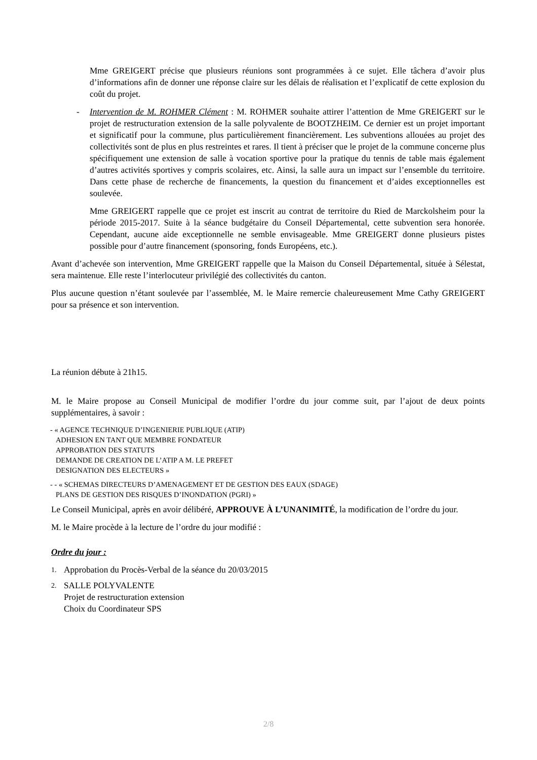Mme GREIGERT précise que plusieurs réunions sont programmées à ce sujet. Elle tâchera d’avoir plus d’informations afin de donner une réponse claire sur les délais de réalisation et l’explicatif de cette explosion du coût du projet.
- Intervention de M. ROHMER Clément : M. ROHMER souhaite attirer l’attention de Mme GREIGERT sur le projet de restructuration extension de la salle polyvalente de BOOTZHEIM. Ce dernier est un projet important et significatif pour la commune, plus particulièrement financièrement. Les subventions allouées au projet des collectivités sont de plus en plus restreintes et rares. Il tient à préciser que le projet de la commune concerne plus spécifiquement une extension de salle à vocation sportive pour la pratique du tennis de table mais également d’autres activités sportives y compris scolaires, etc. Ainsi, la salle aura un impact sur l’ensemble du territoire. Dans cette phase de recherche de financements, la question du financement et d’aides exceptionnelles est soulevée.
Mme GREIGERT rappelle que ce projet est inscrit au contrat de territoire du Ried de Marckolsheim pour la période 2015-2017. Suite à la séance budgétaire du Conseil Départemental, cette subvention sera honorée. Cependant, aucune aide exceptionnelle ne semble envisageable. Mme GREIGERT donne plusieurs pistes possible pour d’autre financement (sponsoring, fonds Européens, etc.).
Avant d’achevée son intervention, Mme GREIGERT rappelle que la Maison du Conseil Départemental, située à Sélestat, sera maintenue. Elle reste l’interlocuteur privilégié des collectivités du canton.
Plus aucune question n’étant soulevée par l’assemblée, M. le Maire remercie chaleureusement Mme Cathy GREIGERT pour sa présence et son intervention.
La réunion débute à 21h15.
M. le Maire propose au Conseil Municipal de modifier l’ordre du jour comme suit, par l’ajout de deux points supplémentaires, à savoir :
- « AGENCE TECHNIQUE D’INGENIERIE PUBLIQUE (ATIP)
ADHESION EN TANT QUE MEMBRE FONDATEUR
APPROBATION DES STATUTS
DEMANDE DE CREATION DE L’ATIP A M. LE PREFET
DESIGNATION DES ELECTEURS »
- - « SCHEMAS DIRECTEURS D’AMENAGEMENT ET DE GESTION DES EAUX (SDAGE)
PLANS DE GESTION DES RISQUES D’INONDATION (PGRI) »
Le Conseil Municipal, après en avoir délibéré, APPROUVE À L’UNANIMITÉ, la modification de l’ordre du jour.
M. le Maire procède à la lecture de l’ordre du jour modifié :
Ordre du jour :
1. Approbation du Procès-Verbal de la séance du 20/03/2015
2. SALLE POLYVALENTE
Projet de restructuration extension
Choix du Coordinateur SPS
2/8